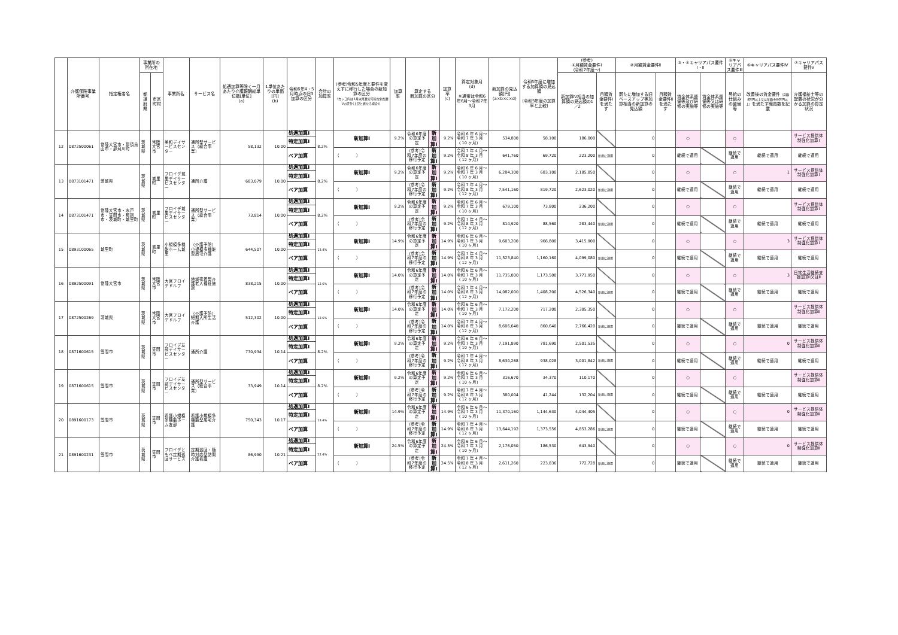| | 介護保険事業所番号 | 指定権者名 | 事業所の所在地 | | 事業所名 | サービス名 | 処遇加算等除く一月あたり介護報酬総単位数[単位] (a) | 1単位あたりの単価[円] (b) | 令和6年4・5月時点の旧3加算の区分 | 合計の加算率 | (参考)令和5年度と要件を変えずに移行した場合の新加算の区分 （カッコ内は6月以降算定可能な新加算Ⅴの区分(上記と異なる場合)） | 加算率 | 算定する 新加算の区分 | | 加算率 (c) | 算定対象月 (d) ※通常は令和6年6月～令和7年3月 | 新加算の見込額[円] (a×b×c×d) | 令和6年度に増加する加算額の見込額 (令和5年度の加算率と比較) | (参考) ①月額賃金要件Ⅰ (令和7年度～) | | ②月額賃金要件Ⅱ | | ③・④キャリアパス要件Ⅰ・Ⅱ | | ⑤キャリアパス要件Ⅲ | ⑥キャリアパス要件Ⅳ | ⑦キャリアパス要件Ⅴ |
| --- | --- | --- | --- | --- | --- | --- | --- | --- | --- | --- | --- | --- | --- | --- | --- | --- | --- | --- | --- | --- | --- | --- | --- | --- | --- | --- | --- |
| | | | 都道府県 | 市区町村 | | | | | | | | | | | | | | | 新加算Ⅳ相当の加算額の見込額の1／2 | 月額賃金要件Ⅰを満たす | 新たに増加する旧ベースアップ等加算相当の新加算の見込額 | 月額賃金要件Ⅱを満たす | 賃金体系整備等及び研修の実施等 | 賃金体系整備等又は研修の実施等 | 昇給の仕組みの整備等 | 改善後の賃金要件 （月額8万円以上又は年額440万円以上） を満たす職員数を記載 | 介護福祉士等の配置の状況が分かる加算の算定状況 |
| 12 | 0872500061 | 常陸大宮市・那須烏山市・那珂川町 | 茨城県 | 常陸大宮市 | 美和デイサービスセンター | 通所型サービス（総合事業） | 58,132 | 10.00 | 処遇加算Ⅰ | 8.2% | 新加算Ⅰ | 9.2% | 令和6年度の算定予定 | 新加算Ⅰ | 9.2% | 令和 6 年 6 月～令和 7 年 3 月 （ 10 ヶ月） | 534,800 | 58,100 | 186,000 | | 0 | | ○ | | ○ | | サービス提供体制強化加算Ⅰ |
| | | | | | | | | | 特定加算Ⅰ | | | | | | | | | | | | | | | | | | |
| | | | | | | | | | | | （ ） | | (参考)令和7年度の移行予定 | 新加算Ⅰ | 9.2% | 令和 7 年 4 月～令和 8 年 3 月 （ 12 ヶ月） | 641,760 | 69,720 | 223,200 | 新規に適用 | 0 | | 継続で適用 | | 継続で適用 | 継続で適用 | 継続で適用 |
| | | | | | | | | | ベア加算 | | | | | | | | | | | | | | | | | | |
| 13 | 0873101471 | 茨城県 | 茨城県 | 城里町 | フロイデ城里デイサービスセンター | 通所介護 | 683,079 | 10.00 | 処遇加算Ⅰ | 8.2% | 新加算Ⅰ | 9.2% | 令和6年度の算定予定 | 新加算Ⅰ | 9.2% | 令和 6 年 6 月～令和 7 年 3 月 （ 10 ヶ月） | 6,284,300 | 683,100 | 2,185,850 | | 0 | | ○ | | ○ | 1 | サービス提供体制強化加算Ⅰ |
| | | | | | | | | | 特定加算Ⅰ | | | | | | | | | | | | | | | | | | |
| | | | | | | | | | | | （ ） | | (参考)令和7年度の移行予定 | 新加算Ⅰ | 9.2% | 令和 7 年 4 月～令和 8 年 3 月 （ 12 ヶ月） | 7,541,160 | 819,720 | 2,623,020 | 新規に適用 | 0 | | 継続で適用 | | 継続で適用 | 継続で適用 | 継続で適用 |
| | | | | | | | | | ベア加算 | | | | | | | | | | | | | | | | | | |
| 14 | 0873101471 | 常陸大宮市・水戸市・笠間市・那珂市・茨城町・城里町 | 茨城県 | 城里町 | フロイデ城里デイサービスセンター | 通所型サービス（総合事業） | 73,814 | 10.00 | 処遇加算Ⅰ | 8.2% | 新加算Ⅰ | 9.2% | 令和6年度の算定予定 | 新加算Ⅰ | 9.2% | 令和 6 年 6 月～令和 7 年 3 月 （ 10 ヶ月） | 679,100 | 73,800 | 236,200 | | 0 | | ○ | | ○ | | サービス提供体制強化加算Ⅰ |
| | | | | | | | | | 特定加算Ⅰ | | | | | | | | | | | | | | | | | | |
| | | | | | | | | | | | （ ） | | (参考)令和7年度の移行予定 | 新加算Ⅰ | 9.2% | 令和 7 年 4 月～令和 8 年 3 月 （ 12 ヶ月） | 814,920 | 88,560 | 283,440 | 新規に適用 | 0 | | 継続で適用 | | 継続で適用 | 継続で適用 | 継続で適用 |
| | | | | | | | | | ベア加算 | | | | | | | | | | | | | | | | | | |
| 15 | 0893100065 | 城里町 | 茨城県 | 城里町 | 小規模多機能ホーム城里 | （介護予防）小規模多機能型居宅介護 | 644,507 | 10.00 | 処遇加算Ⅰ | 13.4% | 新加算Ⅰ | 14.9% | 令和6年度の算定予定 | 新加算Ⅰ | 14.9% | 令和 6 年 6 月～令和 7 年 3 月 （ 10 ヶ月） | 9,603,200 | 966,800 | 3,415,900 | | 0 | | ○ | | ○ | 3 | サービス提供体制強化加算Ⅰ |
| | | | | | | | | | 特定加算Ⅰ | | | | | | | | | | | | | | | | | | |
| | | | | | | | | | | | （ ） | | (参考)令和7年度の移行予定 | 新加算Ⅰ | 14.9% | 令和 7 年 4 月～令和 8 年 3 月 （ 12 ヶ月） | 11,523,840 | 1,160,160 | 4,099,080 | 新規に適用 | 0 | | 継続で適用 | | 継続で適用 | 継続で適用 | 継続で適用 |
| | | | | | | | | | ベア加算 | | | | | | | | | | | | | | | | | | |
| 16 | 0892500091 | 常陸大宮市 | 茨城県 | 常陸大宮市 | 大宮フロイデドルフ | 地域密着型介護老人福祉施設 | 838,215 | 10.00 | 処遇加算Ⅰ | 12.6% | 新加算Ⅰ | 14.0% | 令和6年度の算定予定 | 新加算Ⅰ | 14.0% | 令和 6 年 6 月～令和 7 年 3 月 （ 10 ヶ月） | 11,735,000 | 1,173,500 | 3,771,950 | | 0 | | ○ | | ○ | 3 | 日常生活継続支援加算Ⅰ又はⅡ |
| | | | | | | | | | 特定加算Ⅰ | | | | | | | | | | | | | | | | | | |
| | | | | | | | | | | | （ ） | | (参考)令和7年度の移行予定 | 新加算Ⅰ | 14.0% | 令和 7 年 4 月～令和 8 年 3 月 （ 12 ヶ月） | 14,082,000 | 1,408,200 | 4,526,340 | 新規に適用 | 0 | | 継続で適用 | | 継続で適用 | 継続で適用 | 継続で適用 |
| | | | | | | | | | ベア加算 | | | | | | | | | | | | | | | | | | |
| 17 | 0872500269 | 茨城県 | 茨城県 | 常陸大宮市 | 大宮フロイデドルフ | （介護予防）短期入所生活介護 | 512,302 | 10.00 | 処遇加算Ⅰ | 12.6% | 新加算Ⅰ | 14.0% | 令和6年度の算定予定 | 新加算Ⅰ | 14.0% | 令和 6 年 6 月～令和 7 年 3 月 （ 10 ヶ月） | 7,172,200 | 717,200 | 2,305,350 | | 0 | | ○ | | ○ | | サービス提供体制強化加算Ⅱ |
| | | | | | | | | | 特定加算Ⅰ | | | | | | | | | | | | | | | | | | |
| | | | | | | | | | | | （ ） | | (参考)令和7年度の移行予定 | 新加算Ⅰ | 14.0% | 令和 7 年 4 月～令和 8 年 3 月 （ 12 ヶ月） | 8,606,640 | 860,640 | 2,766,420 | 新規に適用 | 0 | | 継続で適用 | | 継続で適用 | 継続で適用 | 継続で適用 |
| | | | | | | | | | ベア加算 | | | | | | | | | | | | | | | | | | |
| 18 | 0871600615 | 笠間市 | 茨城県 | 笠間市 | フロイデ友部デイサービスセンター | 通所介護 | 770,934 | 10.14 | 処遇加算Ⅰ | 8.2% | 新加算Ⅰ | 9.2% | 令和6年度の算定予定 | 新加算Ⅰ | 9.2% | 令和 6 年 6 月～令和 7 年 3 月 （ 10 ヶ月） | 7,191,890 | 781,690 | 2,501,535 | | 0 | | ○ | | ○ | 0 | サービス提供体制強化加算Ⅱ |
| | | | | | | | | | 特定加算Ⅰ | | | | | | | | | | | | | | | | | | |
| | | | | | | | | | | | （ ） | | (参考)令和7年度の移行予定 | 新加算Ⅰ | 9.2% | 令和 7 年 4 月～令和 8 年 3 月 （ 12 ヶ月） | 8,630,268 | 938,028 | 3,001,842 | 新規に適用 | 0 | | 継続で適用 | | 継続で適用 | 継続で適用 | 継続で適用 |
| | | | | | | | | | ベア加算 | | | | | | | | | | | | | | | | | | |
| 19 | 0871600615 | 笠間市 | 茨城県 | 笠間市 | フロイデ友部デイサービスセンター | 通所型サービス（総合事業） | 33,949 | 10.14 | 処遇加算Ⅰ | 8.2% | 新加算Ⅰ | 9.2% | 令和6年度の算定予定 | 新加算Ⅰ | 9.2% | 令和 6 年 6 月～令和 7 年 3 月 （ 10 ヶ月） | 316,670 | 34,370 | 110,170 | | 0 | | ○ | | ○ | | サービス提供体制強化加算Ⅱ |
| | | | | | | | | | 特定加算Ⅰ | | | | | | | | | | | | | | | | | | |
| | | | | | | | | | | | （ ） | | (参考)令和7年度の移行予定 | 新加算Ⅰ | 9.2% | 令和 7 年 4 月～令和 8 年 3 月 （ 12 ヶ月） | 380,004 | 41,244 | 132,204 | 新規に適用 | 0 | | 継続で適用 | | 継続で適用 | 継続で適用 | 継続で適用 |
| | | | | | | | | | ベア加算 | | | | | | | | | | | | | | | | | | |
| 20 | 0891600173 | 笠間市 | 茨城県 | 笠間市 | 看護小規模多機能ホーム友部 | 看護小規模多機能型居宅介護 | 750,343 | 10.17 | 処遇加算Ⅰ | 13.4% | 新加算Ⅰ | 14.9% | 令和6年度の算定予定 | 新加算Ⅰ | 14.9% | 令和 6 年 6 月～令和 7 年 3 月 （ 10 ヶ月） | 11,370,160 | 1,144,630 | 4,044,405 | | 0 | | ○ | | ○ | 0 | サービス提供体制強化加算Ⅱ |
| | | | | | | | | | 特定加算Ⅰ | | | | | | | | | | | | | | | | | | |
| | | | | | | | | | | | （ ） | | (参考)令和7年度の移行予定 | 新加算Ⅰ | 14.9% | 令和 7 年 4 月～令和 8 年 3 月 （ 12 ヶ月） | 13,644,192 | 1,373,556 | 4,853,286 | 新規に適用 | 0 | | 継続で適用 | | 継続で適用 | 継続で適用 | 継続で適用 |
| | | | | | | | | | ベア加算 | | | | | | | | | | | | | | | | | | |
| 21 | 0891600231 | 笠間市 | 茨城県 | 笠間市 | フロイデともべ定期巡回サービス | 定期巡回・随時対応型訪問介護看護 | 86,990 | 10.21 | 処遇加算Ⅰ | 22.4% | 新加算Ⅰ | 24.5% | 令和6年度の算定予定 | 新加算Ⅰ | 24.5% | 令和 6 年 6 月～令和 7 年 3 月 （ 10 ヶ月） | 2,176,050 | 186,530 | 643,940 | | 0 | | ○ | | ○ | 0 | サービス提供体制強化加算Ⅱ |
| | | | | | | | | | 特定加算Ⅰ | | | | | | | | | | | | | | | | | | |
| | | | | | | | | | | | （ ） | | (参考)令和7年度の移行予定 | 新加算Ⅰ | 24.5% | 令和 7 年 4 月～令和 8 年 3 月 （ 12 ヶ月） | 2,611,260 | 223,836 | 772,728 | 新規に適用 | 0 | | 継続で適用 | | 継続で適用 | 継続で適用 | 継続で適用 |
| | | | | | | | | | ベア加算 | | | | | | | | | | | | | | | | | | |